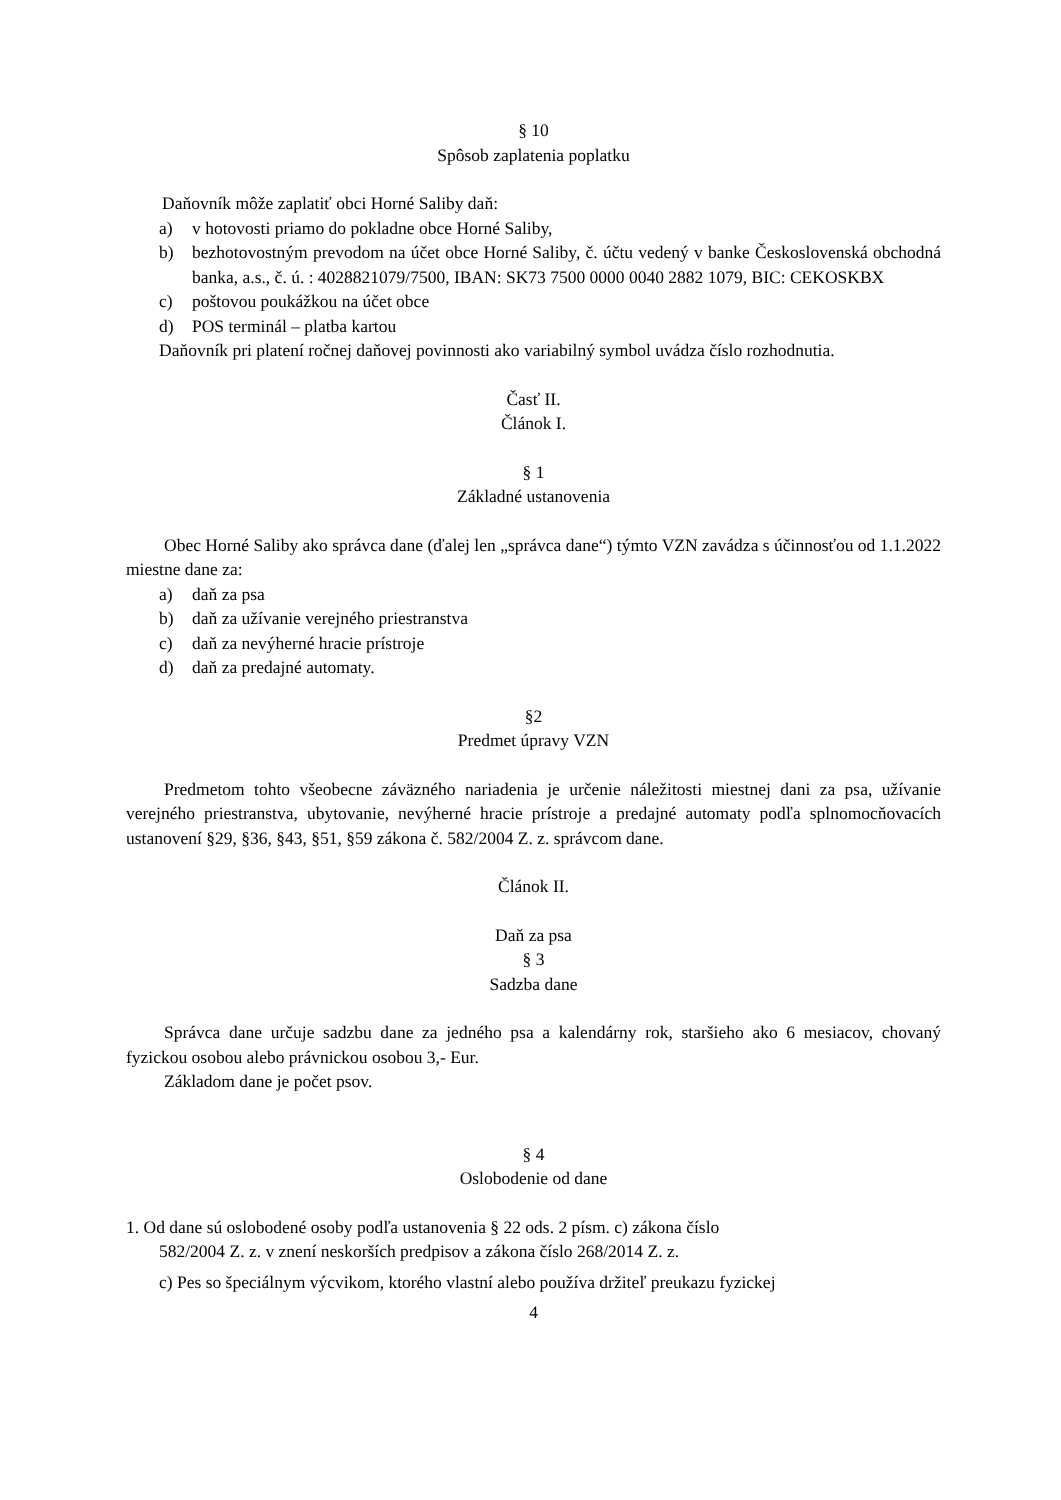§ 10
Spôsob zaplatenia poplatku
Daňovník môže zaplatiť obci Horné Saliby daň:
a) v hotovosti priamo do pokladne obce Horné Saliby,
b) bezhotovostným prevodom na účet obce Horné Saliby, č. účtu vedený v banke Československá obchodná banka, a.s., č. ú. : 4028821079/7500, IBAN: SK73 7500 0000 0040 2882 1079, BIC: CEKOSKBX
c) poštovou poukážkou na účet obce
d) POS terminál – platba kartou
Daňovník pri platení ročnej daňovej povinnosti ako variabilný symbol uvádza číslo rozhodnutia.
Časť II.
Článok I.
§ 1
Základné ustanovenia
Obec Horné Saliby ako správca dane (ďalej len „správca dane“) týmto VZN zavádza s účinnosťou od 1.1.2022 miestne dane za:
a) daň za psa
b) daň za užívanie verejného priestranstva
c) daň za nevýherné hracie prístroje
d) daň za predajné automaty.
§2
Predmet úpravy VZN
Predmetom tohto všeobecne záväzného nariadenia je určenie náležitosti miestnej dani za psa, užívanie verejného priestranstva, ubytovanie, nevýherné hracie prístroje a predajné automaty podľa splnomocňovacích ustanovení §29, §36, §43, §51, §59 zákona č. 582/2004 Z. z. správcom dane.
Článok II.
Daň za psa
§ 3
Sadzba dane
Správca dane určuje sadzbu dane za jedného psa a kalendárny rok, staršieho ako 6 mesiacov, chovaný fyzickou osobou alebo právnickou osobou 3,- Eur.
Základom dane je počet psov.
§ 4
Oslobodenie od dane
1. Od dane sú oslobodené osoby podľa ustanovenia § 22 ods. 2 písm. c) zákona číslo
582/2004 Z. z. v znení neskorších predpisov a zákona číslo 268/2014 Z. z.
c) Pes so špeciálnym výcvikom, ktorého vlastní alebo používa držiteľ preukazu fyzickej
4